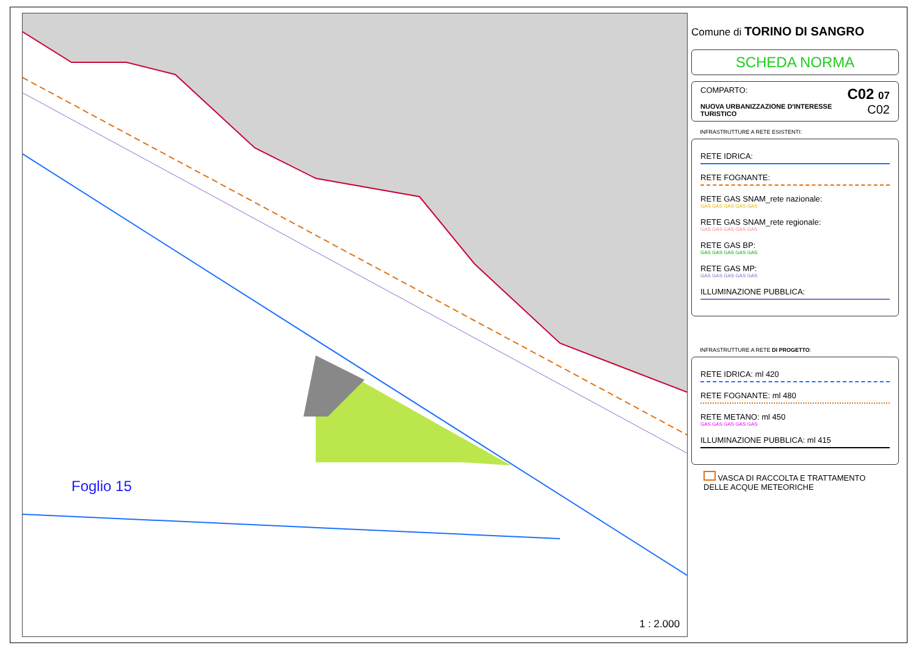Foglio 15
1 : 2.000
Comune di TORINO DI SANGRO
SCHEDA NORMA
COMPARTO: C02 07
NUOVA URBANIZZAZIONE D'INTERESSE TURISTICO C02
INFRASTRUTTURE A RETE ESISTENTI:
RETE IDRICA:
RETE FOGNANTE:
RETE GAS SNAM_rete nazionale:
GAS GAS GAS GAS GAS
RETE GAS SNAM_rete regionale:
GAS GAS GAS GAS GAS
RETE GAS BP:
GAS GAS GAS GAS GAS
RETE GAS MP:
GAS GAS GAS GAS GAS
ILLUMINAZIONE PUBBLICA:
INFRASTRUTTURE A RETE DI PROGETTO:
RETE IDRICA: ml 420
RETE FOGNANTE: ml 480
RETE METANO: ml 450
GAS GAS GAS GAS GAS
ILLUMINAZIONE PUBBLICA: ml 415
VASCA DI RACCOLTA E TRATTAMENTO
DELLE ACQUE METEORICHE